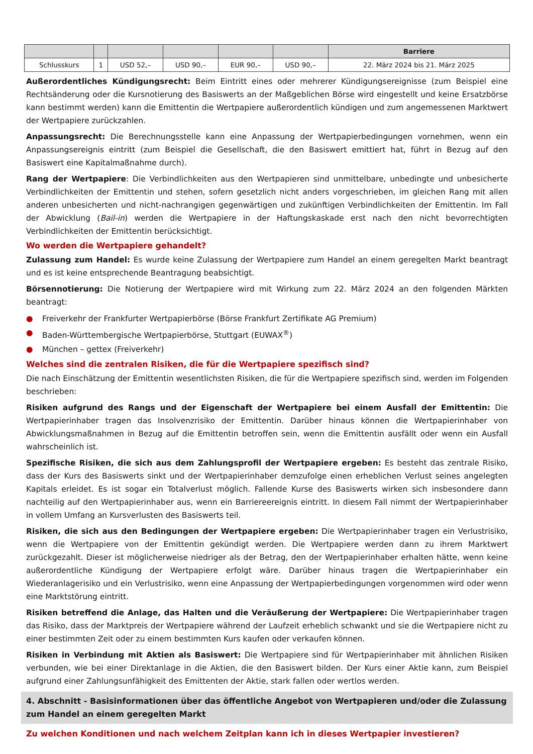| | | | | | | Barriere |
| --- | --- | --- | --- | --- | --- | --- |
| Schlusskurs | 1 | USD 52,– | USD 90,– | EUR 90,– | USD 90,– | 22. März 2024 bis 21. März 2025 |
Außerordentliches Kündigungsrecht: Beim Eintritt eines oder mehrerer Kündigungsereignisse (zum Beispiel eine Rechtsänderung oder die Kursnotierung des Basiswerts an der Maßgeblichen Börse wird eingestellt und keine Ersatzbörse kann bestimmt werden) kann die Emittentin die Wertpapiere außerordentlich kündigen und zum angemessenen Marktwert der Wertpapiere zurückzahlen.
Anpassungsrecht: Die Berechnungsstelle kann eine Anpassung der Wertpapierbedingungen vornehmen, wenn ein Anpassungsereignis eintritt (zum Beispiel die Gesellschaft, die den Basiswert emittiert hat, führt in Bezug auf den Basiswert eine Kapitalmaßnahme durch).
Rang der Wertpapiere: Die Verbindlichkeiten aus den Wertpapieren sind unmittelbare, unbedingte und unbesicherte Verbindlichkeiten der Emittentin und stehen, sofern gesetzlich nicht anders vorgeschrieben, im gleichen Rang mit allen anderen unbesicherten und nicht-nachrangigen gegenwärtigen und zukünftigen Verbindlichkeiten der Emittentin. Im Fall der Abwicklung (Bail-in) werden die Wertpapiere in der Haftungskaskade erst nach den nicht bevorrechtigten Verbindlichkeiten der Emittentin berücksichtigt.
Wo werden die Wertpapiere gehandelt?
Zulassung zum Handel: Es wurde keine Zulassung der Wertpapiere zum Handel an einem geregelten Markt beantragt und es ist keine entsprechende Beantragung beabsichtigt.
Börsennotierung: Die Notierung der Wertpapiere wird mit Wirkung zum 22. März 2024 an den folgenden Märkten beantragt:
● Freiverkehr der Frankfurter Wertpapierbörse (Börse Frankfurt Zertifikate AG Premium)
● Baden-Württembergische Wertpapierbörse, Stuttgart (EUWAX<sup>®</sup>)
● München – gettex (Freiverkehr)
Welches sind die zentralen Risiken, die für die Wertpapiere spezifisch sind?
Die nach Einschätzung der Emittentin wesentlichsten Risiken, die für die Wertpapiere spezifisch sind, werden im Folgenden beschrieben:
Risiken aufgrund des Rangs und der Eigenschaft der Wertpapiere bei einem Ausfall der Emittentin: Die Wertpapierinhaber tragen das Insolvenzrisiko der Emittentin. Darüber hinaus können die Wertpapierinhaber von Abwicklungsmaßnahmen in Bezug auf die Emittentin betroffen sein, wenn die Emittentin ausfällt oder wenn ein Ausfall wahrscheinlich ist.
Spezifische Risiken, die sich aus dem Zahlungsprofil der Wertpapiere ergeben: Es besteht das zentrale Risiko, dass der Kurs des Basiswerts sinkt und der Wertpapierinhaber demzufolge einen erheblichen Verlust seines angelegten Kapitals erleidet. Es ist sogar ein Totalverlust möglich. Fallende Kurse des Basiswerts wirken sich insbesondere dann nachteilig auf den Wertpapierinhaber aus, wenn ein Barriereereignis eintritt. In diesem Fall nimmt der Wertpapierinhaber in vollem Umfang an Kursverlusten des Basiswerts teil.
Risiken, die sich aus den Bedingungen der Wertpapiere ergeben: Die Wertpapierinhaber tragen ein Verlustrisiko, wenn die Wertpapiere von der Emittentin gekündigt werden. Die Wertpapiere werden dann zu ihrem Marktwert zurückgezahlt. Dieser ist möglicherweise niedriger als der Betrag, den der Wertpapierinhaber erhalten hätte, wenn keine außerordentliche Kündigung der Wertpapiere erfolgt wäre. Darüber hinaus tragen die Wertpapierinhaber ein Wiederanlagerisiko und ein Verlustrisiko, wenn eine Anpassung der Wertpapierbedingungen vorgenommen wird oder wenn eine Marktstörung eintritt.
Risiken betreffend die Anlage, das Halten und die Veräußerung der Wertpapiere: Die Wertpapierinhaber tragen das Risiko, dass der Marktpreis der Wertpapiere während der Laufzeit erheblich schwankt und sie die Wertpapiere nicht zu einer bestimmten Zeit oder zu einem bestimmten Kurs kaufen oder verkaufen können.
Risiken in Verbindung mit Aktien als Basiswert: Die Wertpapiere sind für Wertpapierinhaber mit ähnlichen Risiken verbunden, wie bei einer Direktanlage in die Aktien, die den Basiswert bilden. Der Kurs einer Aktie kann, zum Beispiel aufgrund einer Zahlungsunfähigkeit des Emittenten der Aktie, stark fallen oder wertlos werden.
4. Abschnitt - Basisinformationen über das öffentliche Angebot von Wertpapieren und/oder die Zulassung zum Handel an einem geregelten Markt
Zu welchen Konditionen und nach welchem Zeitplan kann ich in dieses Wertpapier investieren?